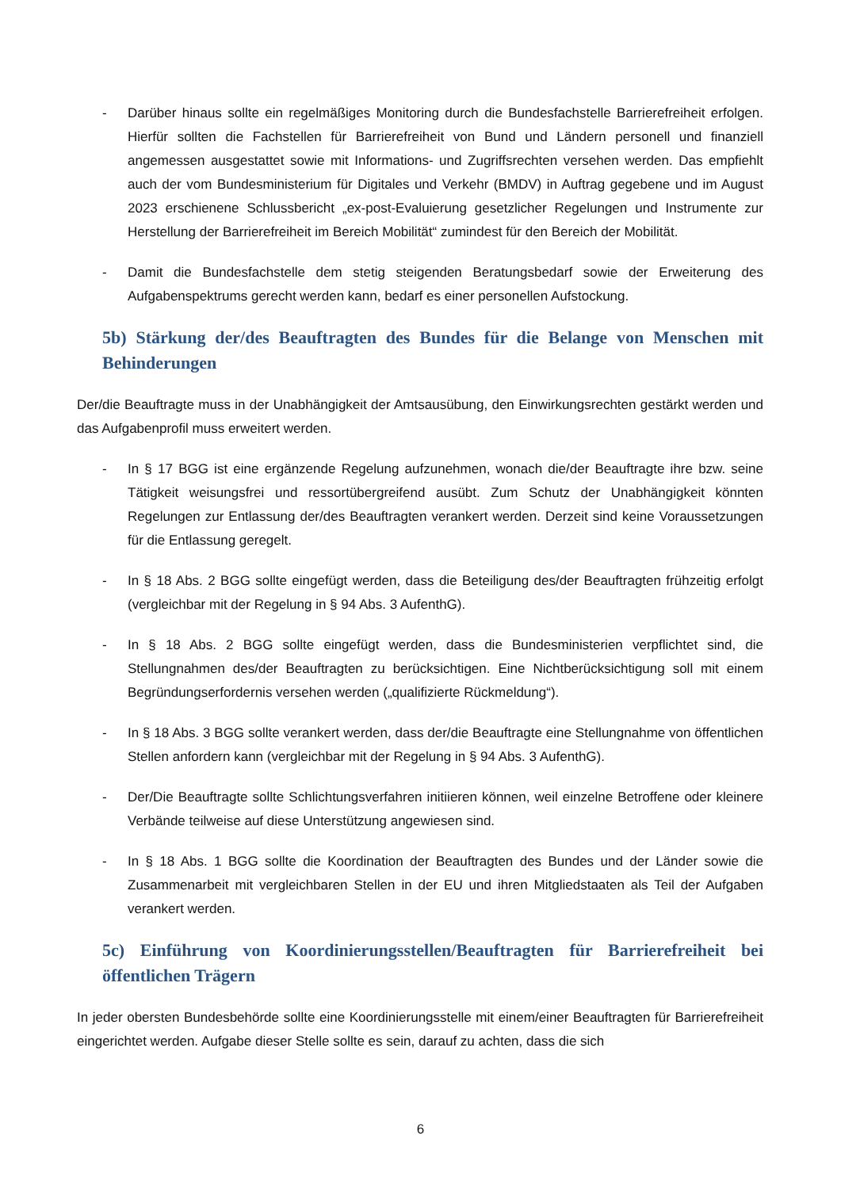- Darüber hinaus sollte ein regelmäßiges Monitoring durch die Bundesfachstelle Barrierefreiheit erfolgen. Hierfür sollten die Fachstellen für Barrierefreiheit von Bund und Ländern personell und finanziell angemessen ausgestattet sowie mit Informations- und Zugriffsrechten versehen werden. Das empfiehlt auch der vom Bundesministerium für Digitales und Verkehr (BMDV) in Auftrag gegebene und im August 2023 erschienene Schlussbericht „ex-post-Evaluierung gesetzlicher Regelungen und Instrumente zur Herstellung der Barrierefreiheit im Bereich Mobilität“ zumindest für den Bereich der Mobilität.
- Damit die Bundesfachstelle dem stetig steigenden Beratungsbedarf sowie der Erweiterung des Aufgabenspektrums gerecht werden kann, bedarf es einer personellen Aufstockung.
5b) Stärkung der/des Beauftragten des Bundes für die Belange von Menschen mit Behinderungen
Der/die Beauftragte muss in der Unabhängigkeit der Amtsausübung, den Einwirkungsrechten gestärkt werden und das Aufgabenprofil muss erweitert werden.
- In § 17 BGG ist eine ergänzende Regelung aufzunehmen, wonach die/der Beauftragte ihre bzw. seine Tätigkeit weisungsfrei und ressortübergreifend ausübt. Zum Schutz der Unabhängigkeit könnten Regelungen zur Entlassung der/des Beauftragten verankert werden. Derzeit sind keine Voraussetzungen für die Entlassung geregelt.
- In § 18 Abs. 2 BGG sollte eingefügt werden, dass die Beteiligung des/der Beauftragten frühzeitig erfolgt (vergleichbar mit der Regelung in § 94 Abs. 3 AufenthG).
- In § 18 Abs. 2 BGG sollte eingefügt werden, dass die Bundesministerien verpflichtet sind, die Stellungnahmen des/der Beauftragten zu berücksichtigen. Eine Nichtberücksichtigung soll mit einem Begründungserfordernis versehen werden („qualifizierte Rückmeldung“).
- In § 18 Abs. 3 BGG sollte verankert werden, dass der/die Beauftragte eine Stellungnahme von öffentlichen Stellen anfordern kann (vergleichbar mit der Regelung in § 94 Abs. 3 AufenthG).
- Der/Die Beauftragte sollte Schlichtungsverfahren initiieren können, weil einzelne Betroffene oder kleinere Verbände teilweise auf diese Unterstützung angewiesen sind.
- In § 18 Abs. 1 BGG sollte die Koordination der Beauftragten des Bundes und der Länder sowie die Zusammenarbeit mit vergleichbaren Stellen in der EU und ihren Mitgliedstaaten als Teil der Aufgaben verankert werden.
5c) Einführung von Koordinierungsstellen/Beauftragten für Barrierefreiheit bei öffentlichen Trägern
In jeder obersten Bundesbehörde sollte eine Koordinierungsstelle mit einem/einer Beauftragten für Barrierefreiheit eingerichtet werden. Aufgabe dieser Stelle sollte es sein, darauf zu achten, dass die sich
6